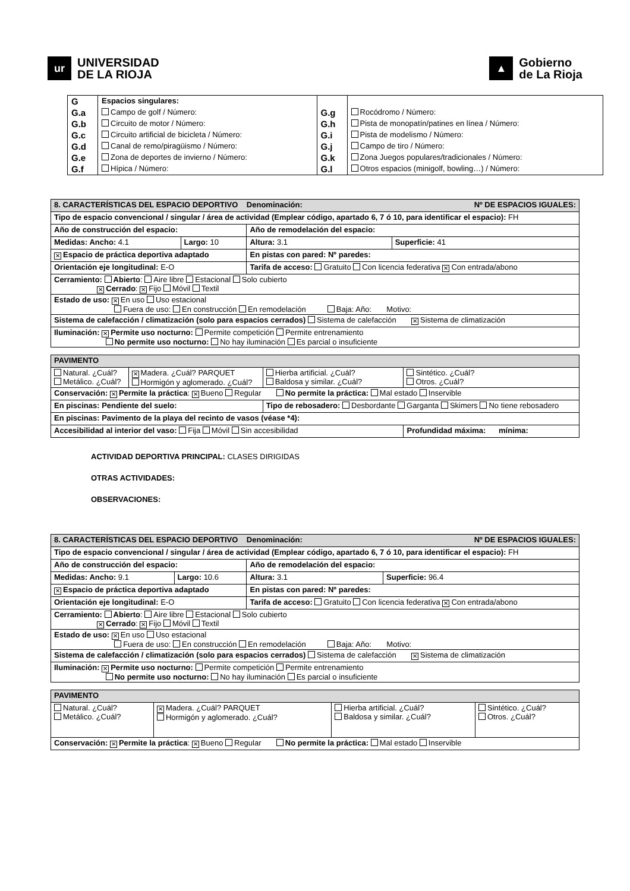ur
UNIVERSIDAD
DE LA RIOJA
▲
Gobierno
de La Rioja
| G | Espacios singulares: | | |
| G.a | Campo de golf / Número: | G.g | Rocódromo / Número: |
| G.b | Circuito de motor / Número: | G.h | Pista de monopatín/patines en línea / Número: |
| G.c | Circuito artificial de bicicleta / Número: | G.i | Pista de modelismo / Número: |
| G.d | Canal de remo/piragüismo / Número: | G.j | Campo de tiro / Número: |
| G.e | Zona de deportes de invierno / Número: | G.k | Zona Juegos populares/tradicionales / Número: |
| G.f | Hípica / Número: | G.l | Otros espacios (minigolf, bowling…) / Número: |
| 8. CARACTERÍSTICAS DEL ESPACIO DEPORTIVO Denominación: Nº DE ESPACIOS IGUALES: | | | |
| Tipo de espacio convencional / singular / área de actividad (Emplear código, apartado 6, 7 ó 10, para identificar el espacio): FH | | | |
| Año de construcción del espacio: | | Año de remodelación del espacio: | |
| Medidas: Ancho: 4.1 | Largo: 10 | Altura: 3.1 | Superficie: 41 |
| ✕ Espacio de práctica deportiva adaptado | | En pistas con pared: Nº paredes: | |
| Orientación eje longitudinal: E-O | | Tarifa de acceso: Gratuito Con licencia federativa ✕ Con entrada/abono | |
| Cerramiento: Abierto : Aire libre Estacional Solo cubierto ✕ Cerrado : ✕ Fijo Móvil Textil | | | |
| Estado de uso: ✕ En uso Uso estacional Fuera de uso: En construcción En remodelación Baja: Año: Motivo: | | | |
| Sistema de calefacción / climatización (solo para espacios cerrados) Sistema de calefacción ✕ Sistema de climatización | | | |
| Iluminación: ✕ Permite uso nocturno: Permite competición Permite entrenamiento No permite uso nocturno: No hay iluminación Es parcial o insuficiente | | | |
| PAVIMENTO | | | |
| Natural. ¿Cuál? Metálico. ¿Cuál? | ✕ Madera. ¿Cuál? PARQUET Hormigón y aglomerado. ¿Cuál? | Hierba artificial. ¿Cuál? Baldosa y similar. ¿Cuál? | Sintético. ¿Cuál? Otros. ¿Cuál? |
| Conservación: ✕ Permite la práctica : ✕ Bueno Regular No permite la práctica: Mal estado Inservible | | | |
| En piscinas: Pendiente del suelo: | | Tipo de rebosadero: Desbordante Garganta Skimers No tiene rebosadero | |
| En piscinas: Pavimento de la playa del recinto de vasos (véase *4): | | | |
| Accesibilidad al interior del vaso: Fija Móvil Sin accesibilidad | | | Profundidad máxima: mínima: |
ACTIVIDAD DEPORTIVA PRINCIPAL: CLASES DIRIGIDAS
OTRAS ACTIVIDADES:
OBSERVACIONES:
| 8. CARACTERÍSTICAS DEL ESPACIO DEPORTIVO Denominación: Nº DE ESPACIOS IGUALES: | | | |
| Tipo de espacio convencional / singular / área de actividad (Emplear código, apartado 6, 7 ó 10, para identificar el espacio): FH | | | |
| Año de construcción del espacio: | | Año de remodelación del espacio: | |
| Medidas: Ancho: 9.1 | Largo: 10.6 | Altura: 3.1 | Superficie: 96.4 |
| ✕ Espacio de práctica deportiva adaptado | | En pistas con pared: Nº paredes: | |
| Orientación eje longitudinal: E-O | | Tarifa de acceso: Gratuito Con licencia federativa ✕ Con entrada/abono | |
| Cerramiento: Abierto : Aire libre Estacional Solo cubierto ✕ Cerrado : ✕ Fijo Móvil Textil | | | |
| Estado de uso: ✕ En uso Uso estacional Fuera de uso: En construcción En remodelación Baja: Año: Motivo: | | | |
| Sistema de calefacción / climatización (solo para espacios cerrados) Sistema de calefacción ✕ Sistema de climatización | | | |
| Iluminación: ✕ Permite uso nocturno: Permite competición Permite entrenamiento No permite uso nocturno: No hay iluminación Es parcial o insuficiente | | | |
| PAVIMENTO | | | |
| Natural. ¿Cuál? Metálico. ¿Cuál? | ✕ Madera. ¿Cuál? PARQUET Hormigón y aglomerado. ¿Cuál? | Hierba artificial. ¿Cuál? Baldosa y similar. ¿Cuál? | Sintético. ¿Cuál? Otros. ¿Cuál? |
| Conservación: ✕ Permite la práctica : ✕ Bueno Regular No permite la práctica: Mal estado Inservible | | | |